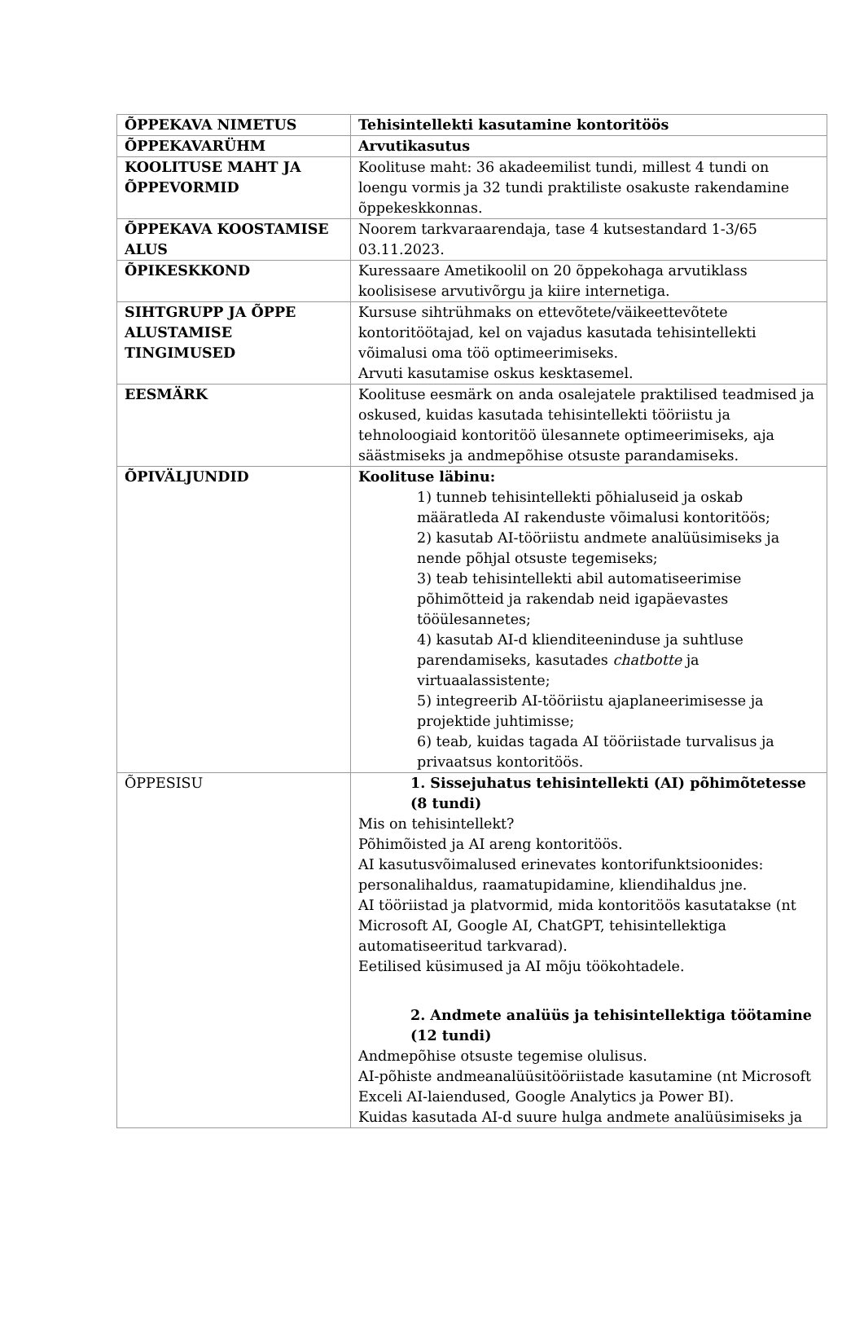| ÕPPEKAVA NIMETUS | Tehisintellekti kasutamine kontoritöös |
| ÕPPEKAVARÜHM | Arvutikasutus |
| KOOLITUSE MAHT JA ÕPPEVORMID | Koolituse maht: 36 akadeemilist tundi, millest 4 tundi on loengu vormis ja 32 tundi praktiliste osakuste rakendamine õppekeskkonnas. |
| ÕPPEKAVA KOOSTAMISE ALUS | Noorem tarkvaraarendaja, tase 4 kutsestandard 1-3/65 03.11.2023. |
| ÕPIKESKKOND | Kuressaare Ametikoolil on 20 õppekohaga arvutiklass koolisisese arvutivõrgu ja kiire internetiga. |
| SIHTGRUPP JA ÕPPE ALUSTAMISE TINGIMUSED | Kursuse sihtrühmaks on ettevõtete/väikeettevõtete kontoritöötajad, kel on vajadus kasutada tehisintellekti võimalusi oma töö optimeerimiseks. Arvuti kasutamise oskus kesktasemel. |
| EESMÄRK | Koolituse eesmärk on anda osalejatele praktilised teadmised ja oskused, kuidas kasutada tehisintellekti tööriistu ja tehnoloogiaid kontoritöö ülesannete optimeerimiseks, aja säästmiseks ja andmepõhise otsuste parandamiseks. |
| ÕPIVÄLJUNDID | Koolituse läbinu: 1) tunneb tehisintellekti põhialuseid ja oskab määratleda AI rakenduste võimalusi kontoritöös; 2) kasutab AI-tööriistu andmete analüüsimiseks ja nende põhjal otsuste tegemiseks; 3) teab tehisintellekti abil automatiseerimise põhimõtteid ja rakendab neid igapäevastes tööülesannetes; 4) kasutab AI-d klienditeeninduse ja suhtluse parendamiseks, kasutades chatbotte ja virtuaalassistente; 5) integreerib AI-tööriistu ajaplaneerimisesse ja projektide juhtimisse; 6) teab, kuidas tagada AI tööriistade turvalisus ja privaatsus kontoritöös. |
| ÕPPESISU | 1. Sissejuhatus tehisintellekti (AI) põhimõtetesse (8 tundi) Mis on tehisintellekt? Põhimõisted ja AI areng kontoritöös. AI kasutusvõimalused erinevates kontorifunktsioonides: personalihaldus, raamatupidamine, kliendihaldus jne. AI tööriistad ja platvormid, mida kontoritöös kasutatakse (nt Microsoft AI, Google AI, ChatGPT, tehisintellektiga automatiseeritud tarkvarad). Eetilised küsimused ja AI mõju töökohtadele. 2. Andmete analüüs ja tehisintellektiga töötamine (12 tundi) Andmepõhise otsuste tegemise olulisus. AI-põhiste andmeanalüüsitööriistade kasutamine (nt Microsoft Exceli AI-laiendused, Google Analytics ja Power BI). Kuidas kasutada AI-d suure hulga andmete analüüsimiseks ja |